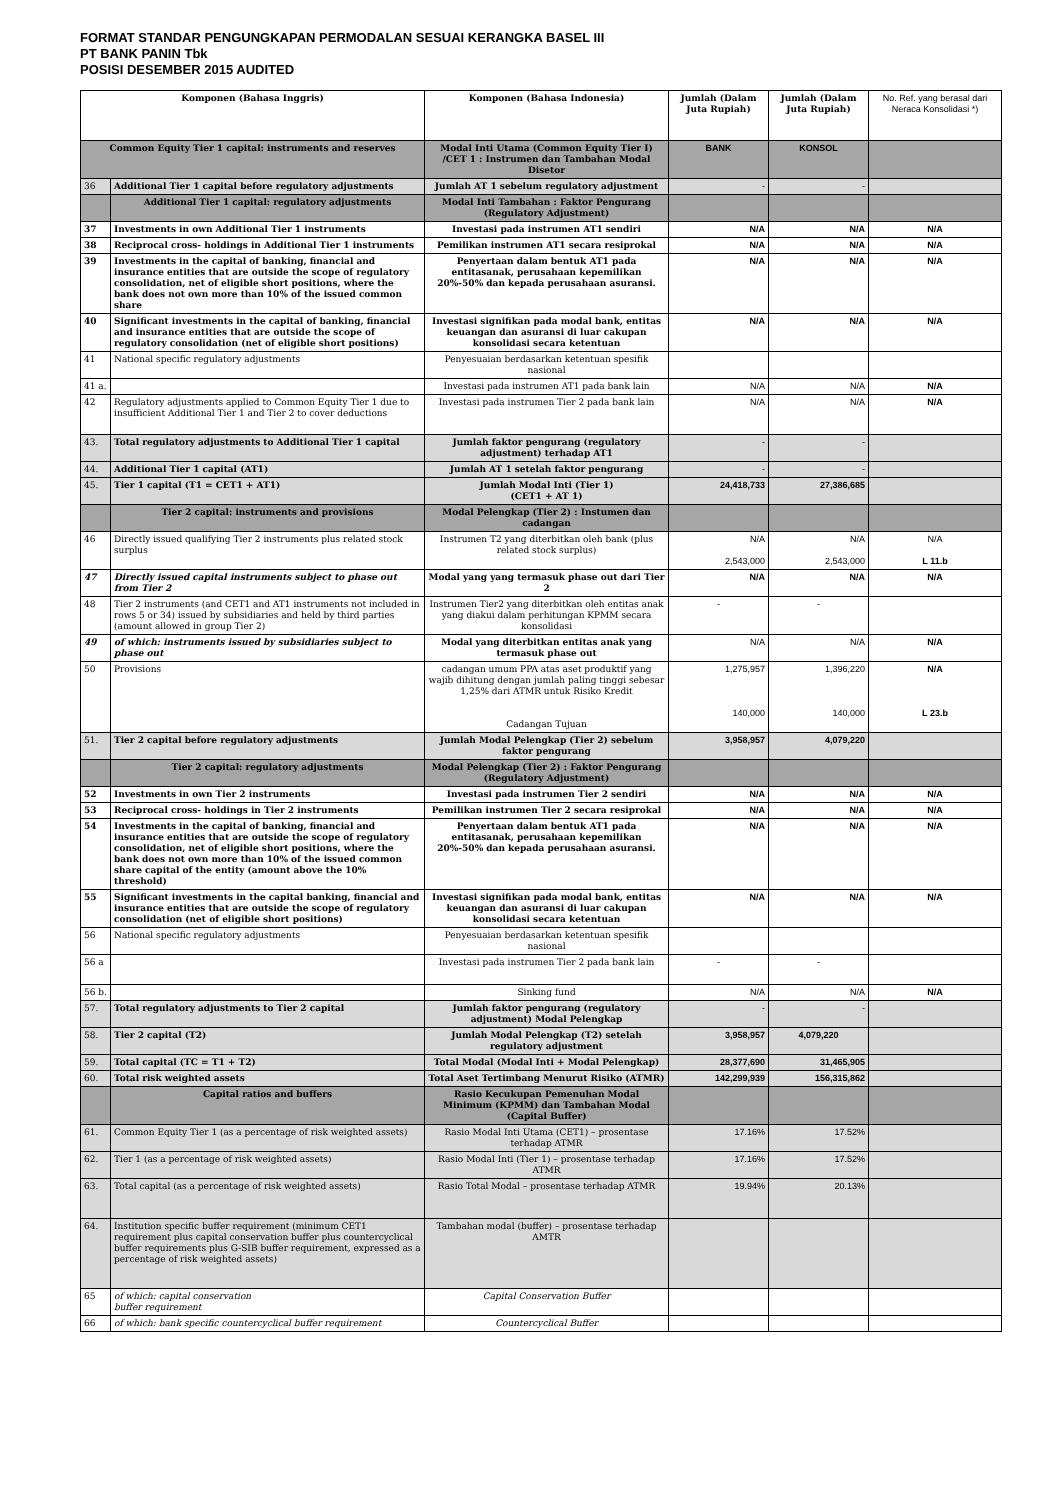FORMAT STANDAR PENGUNGKAPAN PERMODALAN SESUAI KERANGKA BASEL III
PT BANK PANIN Tbk
POSISI DESEMBER 2015 AUDITED
| Komponen (Bahasa Inggris) | | Komponen (Bahasa Indonesia) | Jumlah (Dalam Juta Rupiah) | Jumlah (Dalam Juta Rupiah) | No. Ref. yang berasal dari Neraca Konsolidasi *) |
| --- | --- | --- | --- | --- | --- |
| Common Equity Tier 1 capital: instruments and reserves | | Modal Inti Utama (Common Equity Tier I) /CET 1 : Instrumen dan Tambahan Modal Disetor | BANK | KONSOL | |
| 36 | Additional Tier 1 capital before regulatory adjustments | Jumlah AT 1 sebelum regulatory adjustment | - | - | |
| | Additional Tier 1 capital: regulatory adjustments | Modal Inti Tambahan : Faktor Pengurang (Regulatory Adjustment) | | | |
| 37 | Investments in own Additional Tier 1 instruments | Investasi pada instrumen AT1 sendiri | N/A | N/A | N/A |
| 38 | Reciprocal cross- holdings in Additional Tier 1 instruments | Pemilikan instrumen AT1 secara resiprokal | N/A | N/A | N/A |
| 39 | Investments in the capital of banking, financial and insurance entities that are outside the scope of regulatory consolidation, net of eligible short positions, where the bank does not own more than 10% of the issued common share | Penyertaan dalam bentuk AT1 pada entitasanak, perusahaan kepemilikan 20%-50% dan kepada perusahaan asuransi. | N/A | N/A | N/A |
| 40 | Significant investments in the capital of banking, financial and insurance entities that are outside the scope of regulatory consolidation (net of eligible short positions) | Investasi signifikan pada modal bank, entitas keuangan dan asuransi di luar cakupan konsolidasi secara ketentuan | N/A | N/A | N/A |
| 41 | National specific regulatory adjustments | Penyesuaian berdasarkan ketentuan spesifik nasional | | | |
| 41 a. | | Investasi pada instrumen AT1 pada bank lain | N/A | N/A | N/A |
| 42 | Regulatory adjustments applied to Common Equity Tier 1 due to insufficient Additional Tier 1 and Tier 2 to cover deductions | Investasi pada instrumen Tier 2 pada bank lain | N/A | N/A | N/A |
| 43. | Total regulatory adjustments to Additional Tier 1 capital | Jumlah faktor pengurang (regulatory adjustment) terhadap AT1 | - | - | |
| 44. | Additional Tier 1 capital (AT1) | Jumlah AT 1 setelah faktor pengurang | - | - | |
| 45. | Tier 1 capital (T1 = CET1 + AT1) | Jumlah Modal Inti (Tier 1) (CET1 + AT 1) | 24,418,733 | 27,386,685 | |
| | Tier 2 capital: instruments and provisions | Modal Pelengkap (Tier 2) : Instumen dan cadangan | | | |
| 46 | Directly issued qualifying Tier 2 instruments plus related stock surplus | Instrumen T2 yang diterbitkan oleh bank (plus related stock surplus) | N/A 2,543,000 | N/A 2,543,000 | N/A L 11.b |
| 47 | Directly issued capital instruments subject to phase out from Tier 2 | Modal yang yang termasuk phase out dari Tier 2 | N/A | N/A | N/A |
| 48 | Tier 2 instruments (and CET1 and AT1 instruments not included in rows 5 or 34) issued by subsidiaries and held by third parties (amount allowed in group Tier 2) | Instrumen Tier2 yang diterbitkan oleh entitas anak yang diakui dalam perhitungan KPMM secara konsolidasi | - | - | |
| 49 | of which: instruments issued by subsidiaries subject to phase out | Modal yang diterbitkan entitas anak yang termasuk phase out | N/A | N/A | N/A |
| 50 | Provisions | cadangan umum PPA atas aset produktif yang wajib dihitung dengan jumlah paling tinggi sebesar 1,25% dari ATMR untuk Risiko Kredit Cadangan Tujuan | 1,275,957 140,000 | 1,396,220 140,000 | N/A L 23.b |
| 51. | Tier 2 capital before regulatory adjustments | Jumlah Modal Pelengkap (Tier 2) sebelum faktor pengurang | 3,958,957 | 4,079,220 | |
| | Tier 2 capital: regulatory adjustments | Modal Pelengkap (Tier 2) : Faktor Pengurang (Regulatory Adjustment) | | | |
| 52 | Investments in own Tier 2 instruments | Investasi pada instrumen Tier 2 sendiri | N/A | N/A | N/A |
| 53 | Reciprocal cross- holdings in Tier 2 instruments | Pemilikan instrumen Tier 2 secara resiprokal | N/A | N/A | N/A |
| 54 | Investments in the capital of banking, financial and insurance entities that are outside the scope of regulatory consolidation, net of eligible short positions, where the bank does not own more than 10% of the issued common share capital of the entity (amount above the 10% threshold) | Penyertaan dalam bentuk AT1 pada entitasanak, perusahaan kepemilikan 20%-50% dan kepada perusahaan asuransi. | N/A | N/A | N/A |
| 55 | Significant investments in the capital banking, financial and insurance entities that are outside the scope of regulatory consolidation (net of eligible short positions) | Investasi signifikan pada modal bank, entitas keuangan dan asuransi di luar cakupan konsolidasi secara ketentuan | N/A | N/A | N/A |
| 56 | National specific regulatory adjustments | Penyesuaian berdasarkan ketentuan spesifik nasional | | | |
| 56 a | | Investasi pada instrumen Tier 2 pada bank lain | - | - | |
| 56 b. | | Sinking fund | N/A | N/A | N/A |
| 57. | Total regulatory adjustments to Tier 2 capital | Jumlah faktor pengurang (regulatory adjustment) Modal Pelengkap | - | - | |
| 58. | Tier 2 capital (T2) | Jumlah Modal Pelengkap (T2) setelah regulatory adjustment | 3,958,957 | 4,079,220 | |
| 59. | Total capital (TC = T1 + T2) | Total Modal (Modal Inti + Modal Pelengkap) | 28,377,690 | 31,465,905 | |
| 60. | Total risk weighted assets | Total Aset Tertimbang Menurut Risiko (ATMR) | 142,299,939 | 156,315,862 | |
| | Capital ratios and buffers | Rasio Kecukupan Pemenuhan Modal Minimum (KPMM) dan Tambahan Modal (Capital Buffer) | | | |
| 61. | Common Equity Tier 1 (as a percentage of risk weighted assets) | Rasio Modal Inti Utama (CET1) – prosentase terhadap ATMR | 17.16% | 17.52% | |
| 62. | Tier 1 (as a percentage of risk weighted assets) | Rasio Modal Inti (Tier 1) – prosentase terhadap ATMR | 17.16% | 17.52% | |
| 63. | Total capital (as a percentage of risk weighted assets) | Rasio Total Modal – prosentase terhadap ATMR | 19.94% | 20.13% | |
| 64. | Institution specific buffer requirement (minimum CET1 requirement plus capital conservation buffer plus countercyclical buffer requirements plus G-SIB buffer requirement, expressed as a percentage of risk weighted assets) | Tambahan modal (buffer) – prosentase terhadap AMTR | | | |
| 65 | of which: capital conservation buffer requirement | Capital Conservation Buffer | | | |
| 66 | of which: bank specific countercyclical buffer requirement | Countercyclical Buffer | | | |